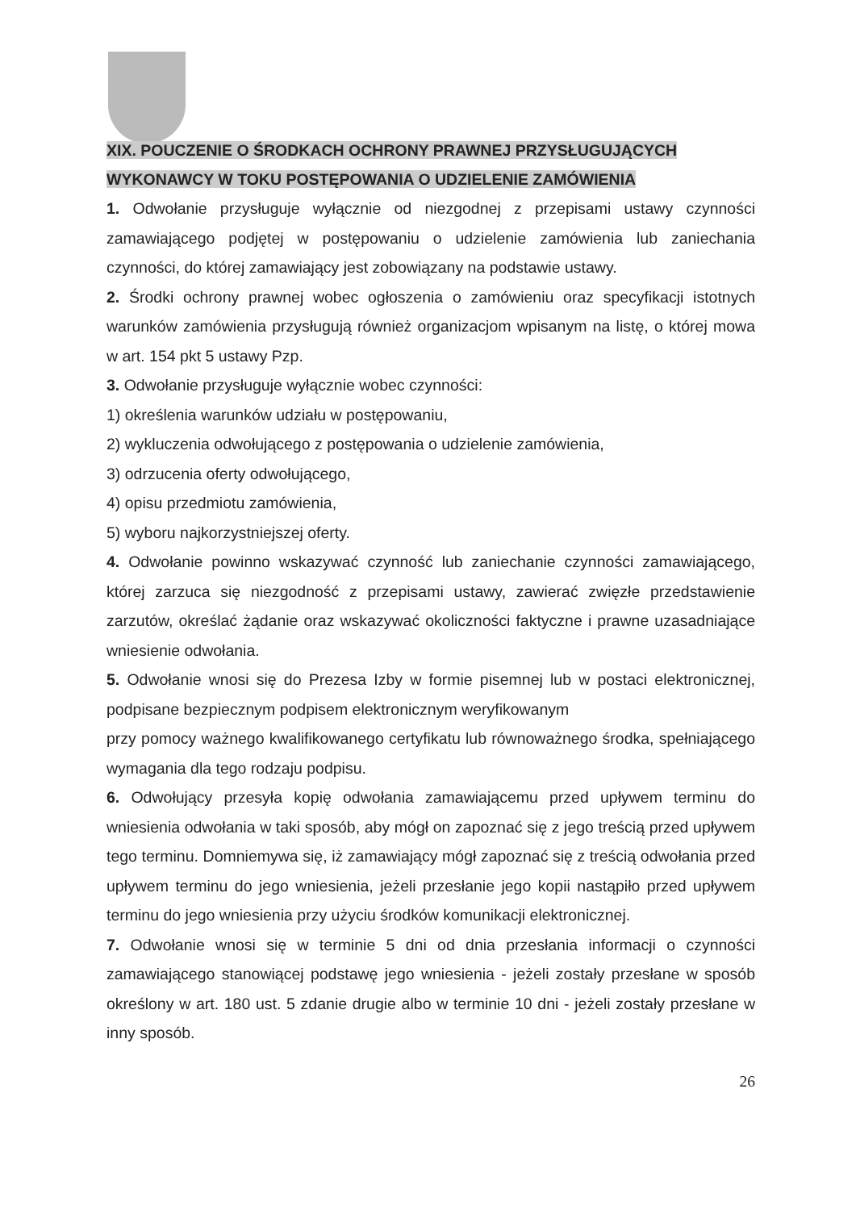XIX. POUCZENIE O ŚRODKACH OCHRONY PRAWNEJ PRZYSŁUGUJĄCYCH WYKONAWCY W TOKU POSTĘPOWANIA O UDZIELENIE ZAMÓWIENIA
1. Odwołanie przysługuje wyłącznie od niezgodnej z przepisami ustawy czynności zamawiającego podjętej w postępowaniu o udzielenie zamówienia lub zaniechania czynności, do której zamawiający jest zobowiązany na podstawie ustawy.
2. Środki ochrony prawnej wobec ogłoszenia o zamówieniu oraz specyfikacji istotnych warunków zamówienia przysługują również organizacjom wpisanym na listę, o której mowa w art. 154 pkt 5 ustawy Pzp.
3. Odwołanie przysługuje wyłącznie wobec czynności:
1) określenia warunków udziału w postępowaniu,
2) wykluczenia odwołującego z postępowania o udzielenie zamówienia,
3) odrzucenia oferty odwołującego,
4) opisu przedmiotu zamówienia,
5) wyboru najkorzystniejszej oferty.
4. Odwołanie powinno wskazywać czynność lub zaniechanie czynności zamawiającego, której zarzuca się niezgodność z przepisami ustawy, zawierać zwięzłe przedstawienie zarzutów, określać żądanie oraz wskazywać okoliczności faktyczne i prawne uzasadniające wniesienie odwołania.
5. Odwołanie wnosi się do Prezesa Izby w formie pisemnej lub w postaci elektronicznej, podpisane bezpiecznym podpisem elektronicznym weryfikowanym
przy pomocy ważnego kwalifikowanego certyfikatu lub równoważnego środka, spełniającego wymagania dla tego rodzaju podpisu.
6. Odwołujący przesyła kopię odwołania zamawiającemu przed upływem terminu do wniesienia odwołania w taki sposób, aby mógł on zapoznać się z jego treścią przed upływem tego terminu. Domniemywa się, iż zamawiający mógł zapoznać się z treścią odwołania przed upływem terminu do jego wniesienia, jeżeli przesłanie jego kopii nastąpiło przed upływem terminu do jego wniesienia przy użyciu środków komunikacji elektronicznej.
7. Odwołanie wnosi się w terminie 5 dni od dnia przesłania informacji o czynności zamawiającego stanowiącej podstawę jego wniesienia - jeżeli zostały przesłane w sposób określony w art. 180 ust. 5 zdanie drugie albo w terminie 10 dni - jeżeli zostały przesłane w inny sposób.
26